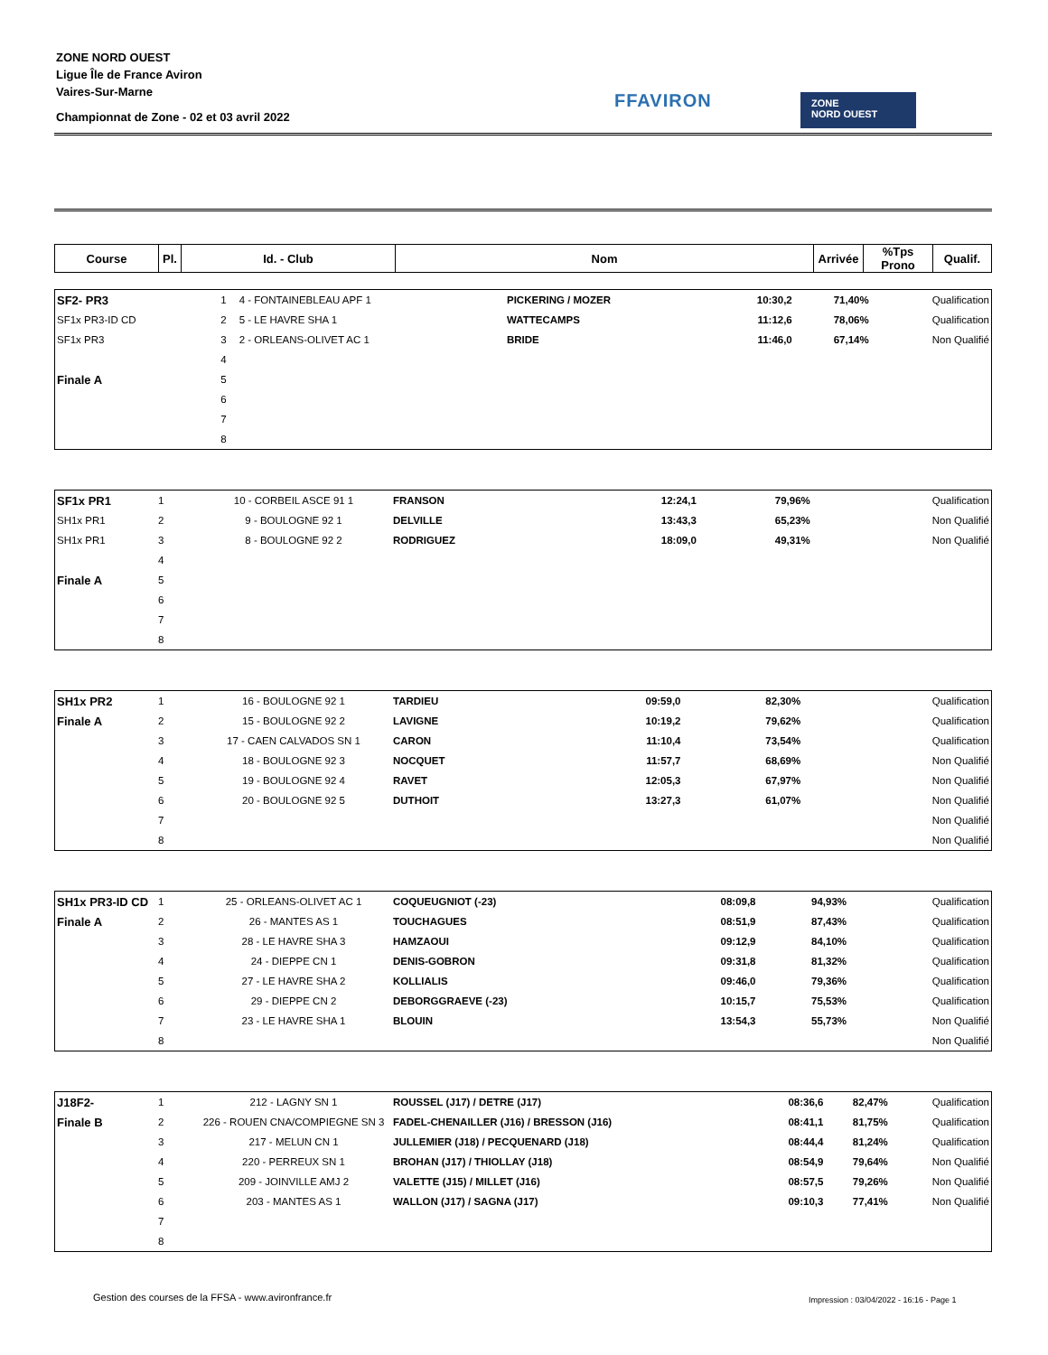ZONE NORD OUEST
Ligue Île de France Aviron
Vaires-Sur-Marne
Championnat de Zone - 02 et 03 avril 2022
FFAVIRON
ZONE
NORD OUEST
| Course | Pl. | Id. - Club | Nom | Arrivée | %Tps Prono | Qualif. |
| --- | --- | --- | --- | --- | --- | --- |
| SF2- PR3 | 1 | 4 - FONTAINEBLEAU APF 1 | PICKERING / MOZER | 10:30,2 | 71,40% | Qualification |
| SF1x PR3-ID CD | 2 | 5 - LE HAVRE SHA 1 | WATTECAMPS | 11:12,6 | 78,06% | Qualification |
| SF1x PR3 | 3 | 2 - ORLEANS-OLIVET AC 1 | BRIDE | 11:46,0 | 67,14% | Non Qualifié |
| | 4 | | | | | |
| Finale A | 5 | | | | | |
| | 6 | | | | | |
| | 7 | | | | | |
| | 8 | | | | | |
| SF1x PR1 | 1 | 10 - CORBEIL ASCE 91 1 | FRANSON | 12:24,1 | 79,96% | Qualification |
| SH1x PR1 | 2 | 9 - BOULOGNE 92 1 | DELVILLE | 13:43,3 | 65,23% | Non Qualifié |
| SH1x PR1 | 3 | 8 - BOULOGNE 92 2 | RODRIGUEZ | 18:09,0 | 49,31% | Non Qualifié |
| | 4 | | | | | |
| Finale A | 5 | | | | | |
| | 6 | | | | | |
| | 7 | | | | | |
| | 8 | | | | | |
| SH1x PR2 | 1 | 16 - BOULOGNE 92 1 | TARDIEU | 09:59,0 | 82,30% | Qualification |
| Finale A | 2 | 15 - BOULOGNE 92 2 | LAVIGNE | 10:19,2 | 79,62% | Qualification |
| | 3 | 17 - CAEN CALVADOS SN 1 | CARON | 11:10,4 | 73,54% | Qualification |
| | 4 | 18 - BOULOGNE 92 3 | NOCQUET | 11:57,7 | 68,69% | Non Qualifié |
| | 5 | 19 - BOULOGNE 92 4 | RAVET | 12:05,3 | 67,97% | Non Qualifié |
| | 6 | 20 - BOULOGNE 92 5 | DUTHOIT | 13:27,3 | 61,07% | Non Qualifié |
| | 7 | | | | | Non Qualifié |
| | 8 | | | | | Non Qualifié |
| SH1x PR3-ID CD | 1 | 25 - ORLEANS-OLIVET AC 1 | COQUEUGNIOT (-23) | 08:09,8 | 94,93% | Qualification |
| Finale A | 2 | 26 - MANTES AS 1 | TOUCHAGUES | 08:51,9 | 87,43% | Qualification |
| | 3 | 28 - LE HAVRE SHA 3 | HAMZAOUI | 09:12,9 | 84,10% | Qualification |
| | 4 | 24 - DIEPPE CN 1 | DENIS-GOBRON | 09:31,8 | 81,32% | Qualification |
| | 5 | 27 - LE HAVRE SHA 2 | KOLLIALIS | 09:46,0 | 79,36% | Qualification |
| | 6 | 29 - DIEPPE CN 2 | DEBORGGRAEVE (-23) | 10:15,7 | 75,53% | Qualification |
| | 7 | 23 - LE HAVRE SHA 1 | BLOUIN | 13:54,3 | 55,73% | Non Qualifié |
| | 8 | | | | | Non Qualifié |
| J18F2- | 1 | 212 - LAGNY SN 1 | ROUSSEL (J17) / DETRE (J17) | 08:36,6 | 82,47% | Qualification |
| Finale B | 2 | 226 - ROUEN CNA/COMPIEGNE SN 3 | FADEL-CHENAILLER (J16) / BRESSON (J16) | 08:41,1 | 81,75% | Qualification |
| | 3 | 217 - MELUN CN 1 | JULLEMIER (J18) / PECQUENARD (J18) | 08:44,4 | 81,24% | Qualification |
| | 4 | 220 - PERREUX SN 1 | BROHAN (J17) / THIOLLAY (J18) | 08:54,9 | 79,64% | Non Qualifié |
| | 5 | 209 - JOINVILLE AMJ 2 | VALETTE (J15) / MILLET (J16) | 08:57,5 | 79,26% | Non Qualifié |
| | 6 | 203 - MANTES AS 1 | WALLON (J17) / SAGNA (J17) | 09:10,3 | 77,41% | Non Qualifié |
| | 7 | | | | | |
| | 8 | | | | | |
Gestion des courses de la FFSA - www.avironfrance.fr
Impression : 03/04/2022 - 16:16 - Page 1